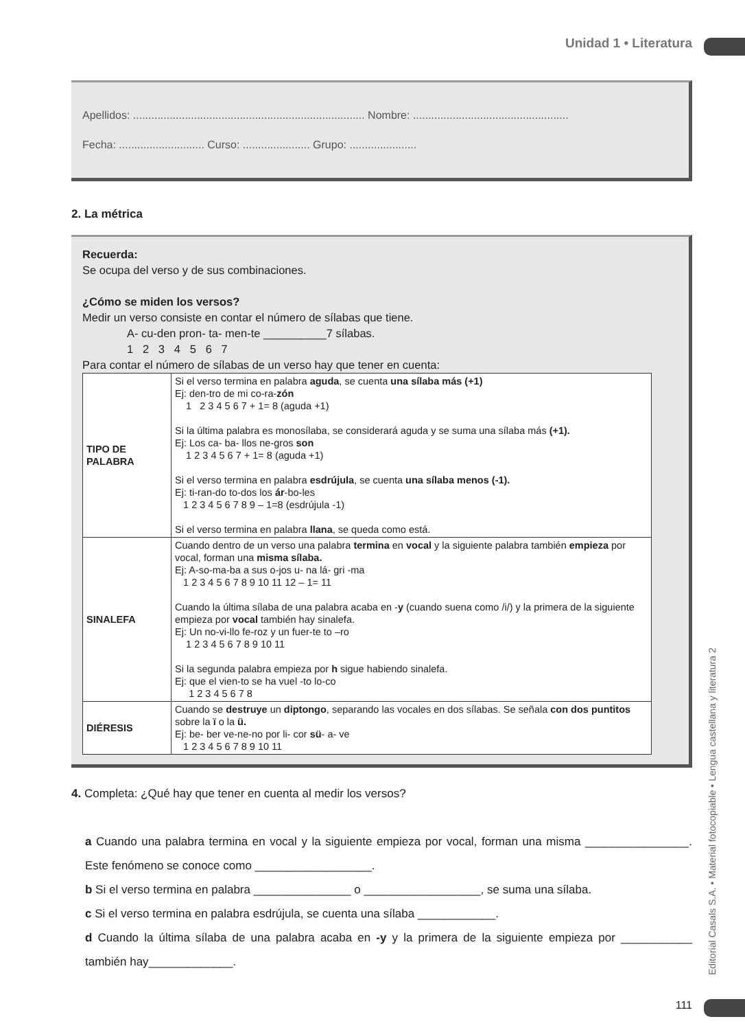Unidad 1 • Literatura
Editorial Casals S.A. • Material fotocopiable • Lengua castellana y literatura 2
Apellidos: ............................................................................ Nombre: ...................................................
Fecha: ............................ Curso: ...................... Grupo: ......................
2. La métrica
Recuerda:
Se ocupa del verso y de sus combinaciones.
¿Cómo se miden los versos?
Medir un verso consiste en contar el número de sílabas que tiene.
A- cu-den pron- ta- men-te __________7 sílabas.
1 2 3 4 5 6 7
Para contar el número de sílabas de un verso hay que tener en cuenta:
| TIPO DE PALABRA | Si el verso termina en palabra aguda , se cuenta una sílaba más (+1) Ej: den-tro de mi co-ra- zón 1 2 3 4 5 6 7 + 1= 8 (aguda +1) Si la última palabra es monosílaba, se considerará aguda y se suma una sílaba más (+1). Ej: Los ca- ba- llos ne-gros son 1 2 3 4 5 6 7 + 1= 8 (aguda +1) Si el verso termina en palabra esdrújula , se cuenta una sílaba menos (-1). Ej: ti-ran-do to-dos los ár -bo-les 1 2 3 4 5 6 7 8 9 – 1=8 (esdrújula -1) Si el verso termina en palabra llana , se queda como está. |
| SINALEFA | Cuando dentro de un verso una palabra termina en vocal y la siguiente palabra también empieza por vocal, forman una misma sílaba. Ej: A-so-ma-ba a sus o-jos u- na lá- gri -ma 1 2 3 4 5 6 7 8 9 10 11 12 – 1= 11 Cuando la última sílaba de una palabra acaba en - y (cuando suena como /i/) y la primera de la siguiente empieza por vocal también hay sinalefa. Ej: Un no-vi-llo fe-roz y un fuer-te to –ro 1 2 3 4 5 6 7 8 9 10 11 Si la segunda palabra empieza por h sigue habiendo sinalefa. Ej: que el vien-to se ha vuel -to lo-co 1 2 3 4 5 6 7 8 |
| DIÉRESIS | Cuando se destruye un diptongo , separando las vocales en dos sílabas. Se señala con dos puntitos sobre la ï o la ü. Ej: be- ber ve-ne-no por li- cor sü - a- ve 1 2 3 4 5 6 7 8 9 10 11 |
4. Completa: ¿Qué hay que tener en cuenta al medir los versos?
a Cuando una palabra termina en vocal y la siguiente empieza por vocal, forman una misma ________________. Este fenómeno se conoce como __________________.
b Si el verso termina en palabra _______________ o __________________, se suma una sílaba.
c Si el verso termina en palabra esdrújula, se cuenta una sílaba ____________.
d Cuando la última sílaba de una palabra acaba en -y y la primera de la siguiente empieza por ___________ también hay_____________.
111